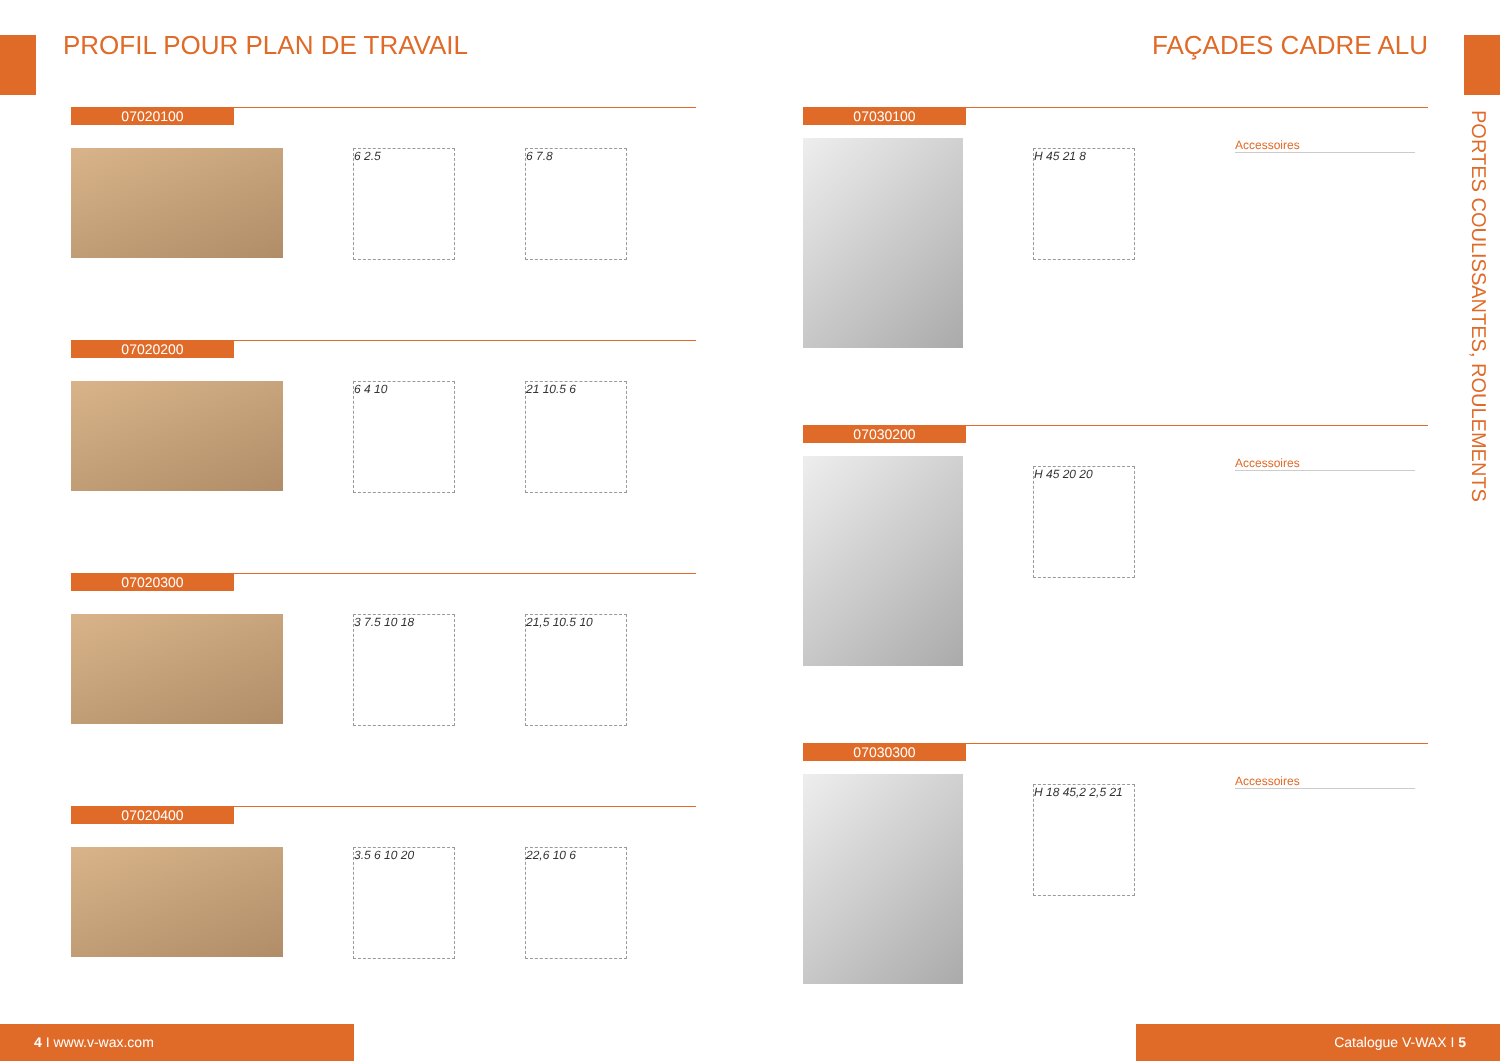PROFIL POUR PLAN DE TRAVAIL
07020100
6 2.5 6 7.8
07020200
6 4 10 21 10.5 6
07020300
3 7.5 10 18 21,5 10.5 10
07020400
3.5 6 10 20 22,6 10 6
FAÇADES CADRE ALU
07030100
H 45 21 8
Accessoires
07030200
H 45 20 20
Accessoires
07030300
H 18 45,2 2,5 21
Accessoires
PORTES COULISSANTES, ROULEMENTS
4 I www.v-wax.com Catalogue V-WAX I 5